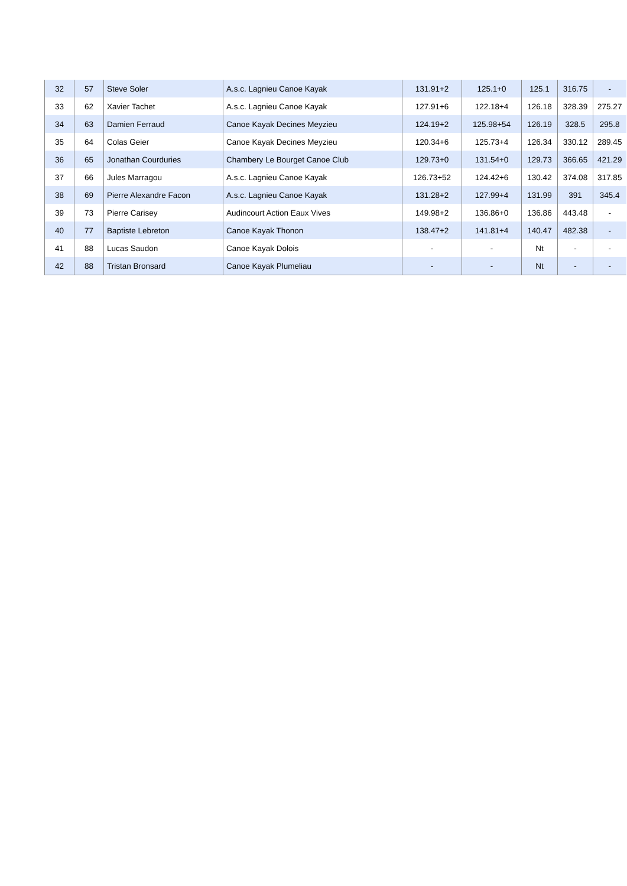| 32 | 57 | Steve Soler | A.s.c. Lagnieu Canoe Kayak | 131.91+2 | 125.1+0 | 125.1 | 316.75 | - |
| 33 | 62 | Xavier Tachet | A.s.c. Lagnieu Canoe Kayak | 127.91+6 | 122.18+4 | 126.18 | 328.39 | 275.27 |
| 34 | 63 | Damien Ferraud | Canoe Kayak Decines Meyzieu | 124.19+2 | 125.98+54 | 126.19 | 328.5 | 295.8 |
| 35 | 64 | Colas Geier | Canoe Kayak Decines Meyzieu | 120.34+6 | 125.73+4 | 126.34 | 330.12 | 289.45 |
| 36 | 65 | Jonathan Courduries | Chambery Le Bourget Canoe Club | 129.73+0 | 131.54+0 | 129.73 | 366.65 | 421.29 |
| 37 | 66 | Jules Marragou | A.s.c. Lagnieu Canoe Kayak | 126.73+52 | 124.42+6 | 130.42 | 374.08 | 317.85 |
| 38 | 69 | Pierre Alexandre Facon | A.s.c. Lagnieu Canoe Kayak | 131.28+2 | 127.99+4 | 131.99 | 391 | 345.4 |
| 39 | 73 | Pierre Carisey | Audincourt Action Eaux Vives | 149.98+2 | 136.86+0 | 136.86 | 443.48 | - |
| 40 | 77 | Baptiste Lebreton | Canoe Kayak Thonon | 138.47+2 | 141.81+4 | 140.47 | 482.38 | - |
| 41 | 88 | Lucas Saudon | Canoe Kayak Dolois | - | - | Nt | - | - |
| 42 | 88 | Tristan Bronsard | Canoe Kayak Plumeliau | - | - | Nt | - | - |